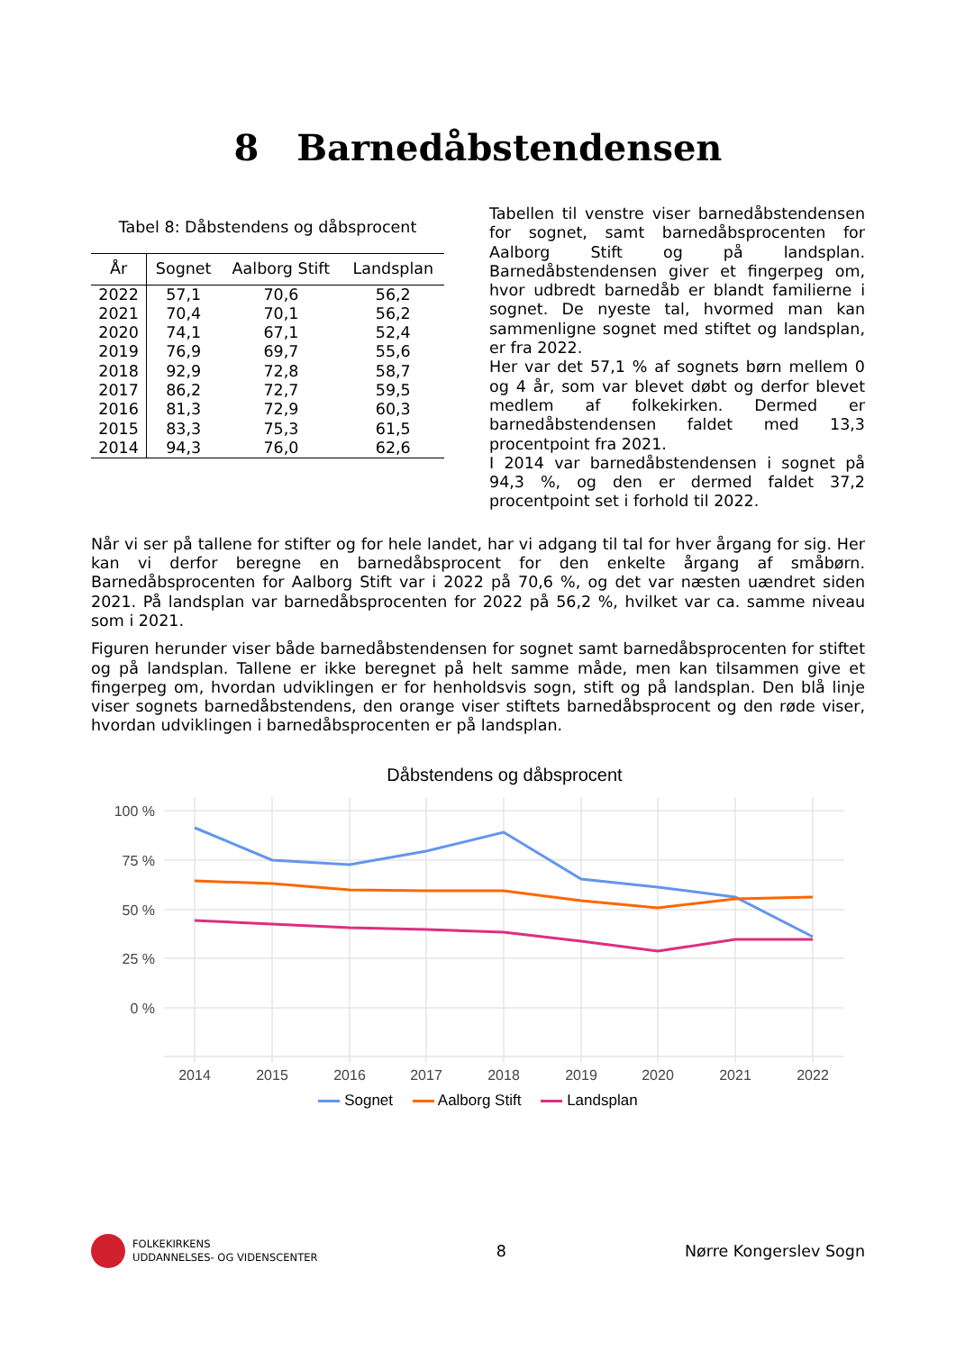8 Barnedåbstendensen
Tabel 8: Dåbstendens og dåbsprocent
| År | Sognet | Aalborg Stift | Landsplan |
| --- | --- | --- | --- |
| 2022 | 57,1 | 70,6 | 56,2 |
| 2021 | 70,4 | 70,1 | 56,2 |
| 2020 | 74,1 | 67,1 | 52,4 |
| 2019 | 76,9 | 69,7 | 55,6 |
| 2018 | 92,9 | 72,8 | 58,7 |
| 2017 | 86,2 | 72,7 | 59,5 |
| 2016 | 81,3 | 72,9 | 60,3 |
| 2015 | 83,3 | 75,3 | 61,5 |
| 2014 | 94,3 | 76,0 | 62,6 |
Tabellen til venstre viser barnedåbstendensen for sognet, samt barnedåbsprocenten for Aalborg Stift og på landsplan. Barnedåbstendensen giver et fingerpeg om, hvor udbredt barnedåb er blandt familierne i sognet. De nyeste tal, hvormed man kan sammenligne sognet med stiftet og landsplan, er fra 2022.
Her var det 57,1 % af sognets børn mellem 0 og 4 år, som var blevet døbt og derfor blevet medlem af folkekirken. Dermed er barnedåbstendensen faldet med 13,3 procentpoint fra 2021.
I 2014 var barnedåbstendensen i sognet på 94,3 %, og den er dermed faldet 37,2 procentpoint set i forhold til 2022.
Når vi ser på tallene for stifter og for hele landet, har vi adgang til tal for hver årgang for sig. Her kan vi derfor beregne en barnedåbsprocent for den enkelte årgang af småbørn. Barnedåbsprocenten for Aalborg Stift var i 2022 på 70,6 %, og det var næsten uændret siden 2021. På landsplan var barnedåbsprocenten for 2022 på 56,2 %, hvilket var ca. samme niveau som i 2021.
Figuren herunder viser både barnedåbstendensen for sognet samt barnedåbsprocenten for stiftet og på landsplan. Tallene er ikke beregnet på helt samme måde, men kan tilsammen give et fingerpeg om, hvordan udviklingen er for henholdsvis sogn, stift og på landsplan. Den blå linje viser sognets barnedåbstendens, den orange viser stiftets barnedåbsprocent og den røde viser, hvordan udviklingen i barnedåbsprocenten er på landsplan.
Dåbstendens og dåbsprocent
100 %
75 %
50 %
25 %
0 %
2014
2015
2016
2017
2018
2019
2020
2021
2022
Sognet Aalborg Stift Landsplan
FOLKEKIRKENS
UDDANNELSES- OG VIDENSCENTER
8 Nørre Kongerslev Sogn